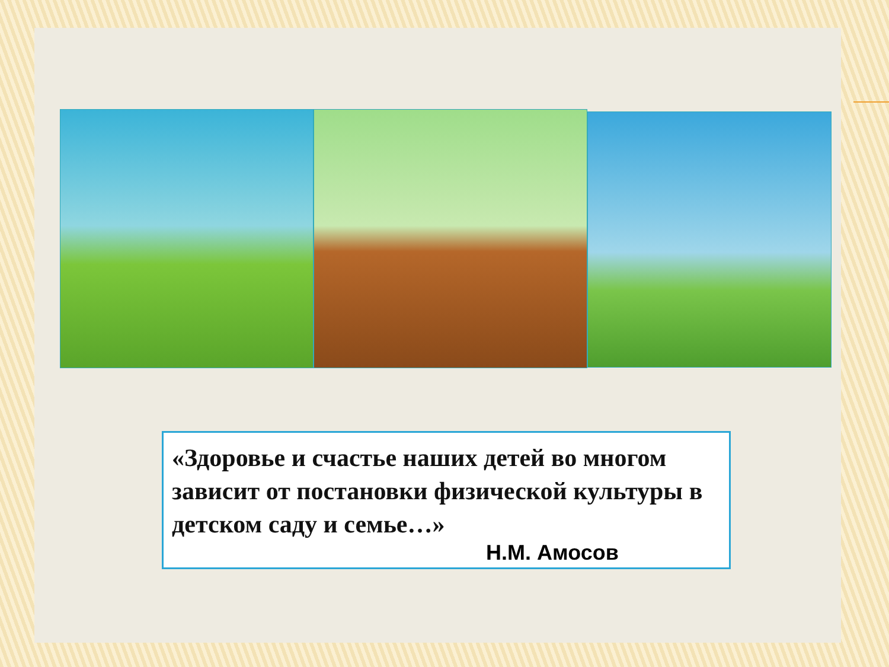«Здоровье и счастье наших детей во многом зависит от постановки физической культуры в детском саду и семье…»
Н.М. Амосов